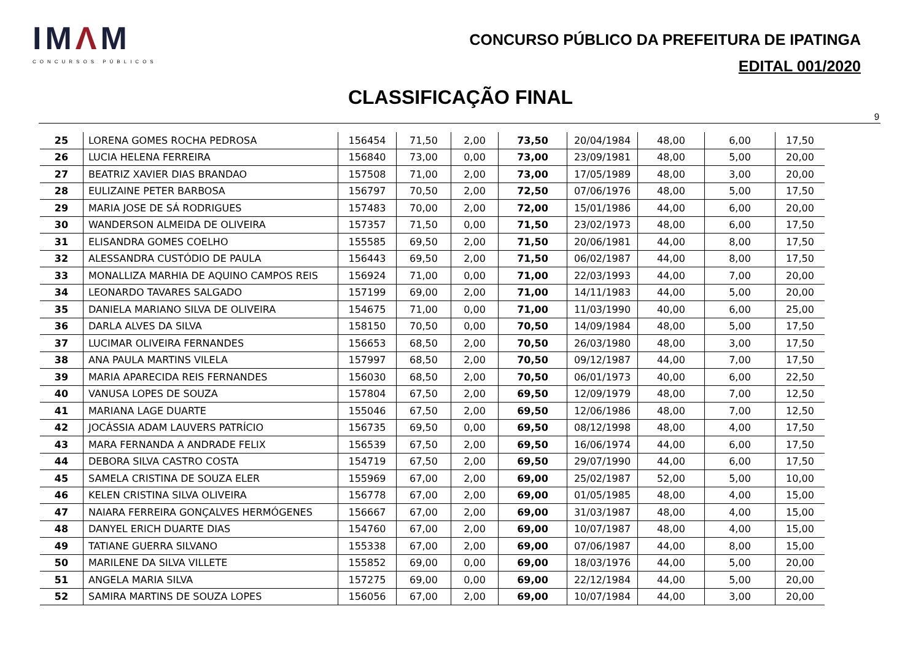IMΛM
CONCURSOS PÚBLICOS
CONCURSO PÚBLICO DA PREFEITURA DE IPATINGA
EDITAL 001/2020
CLASSIFICAÇÃO FINAL
9
| 25 | LORENA GOMES ROCHA PEDROSA | 156454 | 71,50 | 2,00 | 73,50 | 20/04/1984 | 48,00 | 6,00 | 17,50 |
| 26 | LUCIA HELENA FERREIRA | 156840 | 73,00 | 0,00 | 73,00 | 23/09/1981 | 48,00 | 5,00 | 20,00 |
| 27 | BEATRIZ XAVIER DIAS BRANDAO | 157508 | 71,00 | 2,00 | 73,00 | 17/05/1989 | 48,00 | 3,00 | 20,00 |
| 28 | EULIZAINE PETER BARBOSA | 156797 | 70,50 | 2,00 | 72,50 | 07/06/1976 | 48,00 | 5,00 | 17,50 |
| 29 | MARIA JOSE DE SÁ RODRIGUES | 157483 | 70,00 | 2,00 | 72,00 | 15/01/1986 | 44,00 | 6,00 | 20,00 |
| 30 | WANDERSON ALMEIDA DE OLIVEIRA | 157357 | 71,50 | 0,00 | 71,50 | 23/02/1973 | 48,00 | 6,00 | 17,50 |
| 31 | ELISANDRA GOMES COELHO | 155585 | 69,50 | 2,00 | 71,50 | 20/06/1981 | 44,00 | 8,00 | 17,50 |
| 32 | ALESSANDRA CUSTÓDIO DE PAULA | 156443 | 69,50 | 2,00 | 71,50 | 06/02/1987 | 44,00 | 8,00 | 17,50 |
| 33 | MONALLIZA MARHIA DE AQUINO CAMPOS REIS | 156924 | 71,00 | 0,00 | 71,00 | 22/03/1993 | 44,00 | 7,00 | 20,00 |
| 34 | LEONARDO TAVARES SALGADO | 157199 | 69,00 | 2,00 | 71,00 | 14/11/1983 | 44,00 | 5,00 | 20,00 |
| 35 | DANIELA MARIANO SILVA DE OLIVEIRA | 154675 | 71,00 | 0,00 | 71,00 | 11/03/1990 | 40,00 | 6,00 | 25,00 |
| 36 | DARLA ALVES DA SILVA | 158150 | 70,50 | 0,00 | 70,50 | 14/09/1984 | 48,00 | 5,00 | 17,50 |
| 37 | LUCIMAR OLIVEIRA FERNANDES | 156653 | 68,50 | 2,00 | 70,50 | 26/03/1980 | 48,00 | 3,00 | 17,50 |
| 38 | ANA PAULA MARTINS VILELA | 157997 | 68,50 | 2,00 | 70,50 | 09/12/1987 | 44,00 | 7,00 | 17,50 |
| 39 | MARIA APARECIDA REIS FERNANDES | 156030 | 68,50 | 2,00 | 70,50 | 06/01/1973 | 40,00 | 6,00 | 22,50 |
| 40 | VANUSA LOPES DE SOUZA | 157804 | 67,50 | 2,00 | 69,50 | 12/09/1979 | 48,00 | 7,00 | 12,50 |
| 41 | MARIANA LAGE DUARTE | 155046 | 67,50 | 2,00 | 69,50 | 12/06/1986 | 48,00 | 7,00 | 12,50 |
| 42 | JOCÁSSIA ADAM LAUVERS PATRÍCIO | 156735 | 69,50 | 0,00 | 69,50 | 08/12/1998 | 48,00 | 4,00 | 17,50 |
| 43 | MARA FERNANDA A ANDRADE FELIX | 156539 | 67,50 | 2,00 | 69,50 | 16/06/1974 | 44,00 | 6,00 | 17,50 |
| 44 | DEBORA SILVA CASTRO COSTA | 154719 | 67,50 | 2,00 | 69,50 | 29/07/1990 | 44,00 | 6,00 | 17,50 |
| 45 | SAMELA CRISTINA DE SOUZA ELER | 155969 | 67,00 | 2,00 | 69,00 | 25/02/1987 | 52,00 | 5,00 | 10,00 |
| 46 | KELEN CRISTINA SILVA OLIVEIRA | 156778 | 67,00 | 2,00 | 69,00 | 01/05/1985 | 48,00 | 4,00 | 15,00 |
| 47 | NAIARA FERREIRA GONÇALVES HERMÓGENES | 156667 | 67,00 | 2,00 | 69,00 | 31/03/1987 | 48,00 | 4,00 | 15,00 |
| 48 | DANYEL ERICH DUARTE DIAS | 154760 | 67,00 | 2,00 | 69,00 | 10/07/1987 | 48,00 | 4,00 | 15,00 |
| 49 | TATIANE GUERRA SILVANO | 155338 | 67,00 | 2,00 | 69,00 | 07/06/1987 | 44,00 | 8,00 | 15,00 |
| 50 | MARILENE DA SILVA VILLETE | 155852 | 69,00 | 0,00 | 69,00 | 18/03/1976 | 44,00 | 5,00 | 20,00 |
| 51 | ANGELA MARIA SILVA | 157275 | 69,00 | 0,00 | 69,00 | 22/12/1984 | 44,00 | 5,00 | 20,00 |
| 52 | SAMIRA MARTINS DE SOUZA LOPES | 156056 | 67,00 | 2,00 | 69,00 | 10/07/1984 | 44,00 | 3,00 | 20,00 |